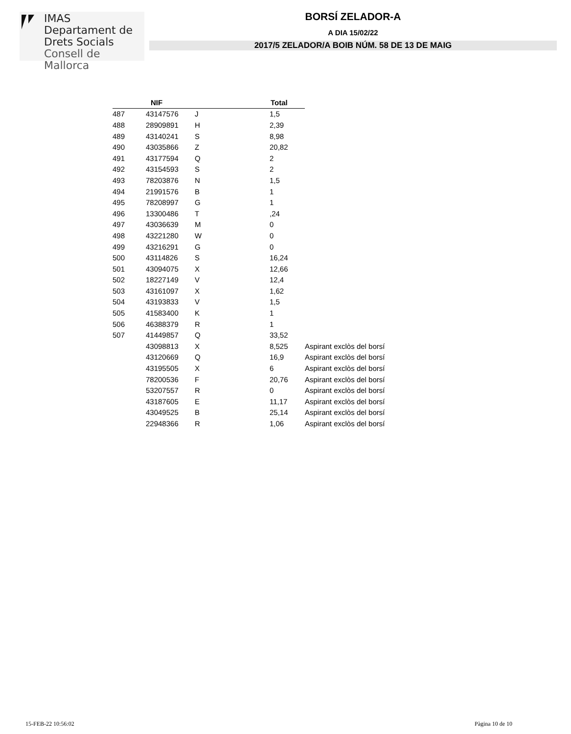IMAS
Departament de
Drets Socials
Consell de Mallorca
BORSÍ ZELADOR-A
A DIA 15/02/22
2017/5 ZELADOR/A BOIB NÚM. 58 DE 13 DE MAIG
| | NIF | | Total | |
| --- | --- | --- | --- | --- |
| 487 | 43147576 | J | 1,5 | |
| 488 | 28909891 | H | 2,39 | |
| 489 | 43140241 | S | 8,98 | |
| 490 | 43035866 | Z | 20,82 | |
| 491 | 43177594 | Q | 2 | |
| 492 | 43154593 | S | 2 | |
| 493 | 78203876 | N | 1,5 | |
| 494 | 21991576 | B | 1 | |
| 495 | 78208997 | G | 1 | |
| 496 | 13300486 | T | ,24 | |
| 497 | 43036639 | M | 0 | |
| 498 | 43221280 | W | 0 | |
| 499 | 43216291 | G | 0 | |
| 500 | 43114826 | S | 16,24 | |
| 501 | 43094075 | X | 12,66 | |
| 502 | 18227149 | V | 12,4 | |
| 503 | 43161097 | X | 1,62 | |
| 504 | 43193833 | V | 1,5 | |
| 505 | 41583400 | K | 1 | |
| 506 | 46388379 | R | 1 | |
| 507 | 41449857 | Q | 33,52 | |
| | 43098813 | X | 8,525 | Aspirant exclòs del borsí |
| | 43120669 | Q | 16,9 | Aspirant exclòs del borsí |
| | 43195505 | X | 6 | Aspirant exclòs del borsí |
| | 78200536 | F | 20,76 | Aspirant exclòs del borsí |
| | 53207557 | R | 0 | Aspirant exclòs del borsí |
| | 43187605 | E | 11,17 | Aspirant exclòs del borsí |
| | 43049525 | B | 25,14 | Aspirant exclòs del borsí |
| | 22948366 | R | 1,06 | Aspirant exclòs del borsí |
15-FEB-22 10:56:02 Pàgina 10 de 10